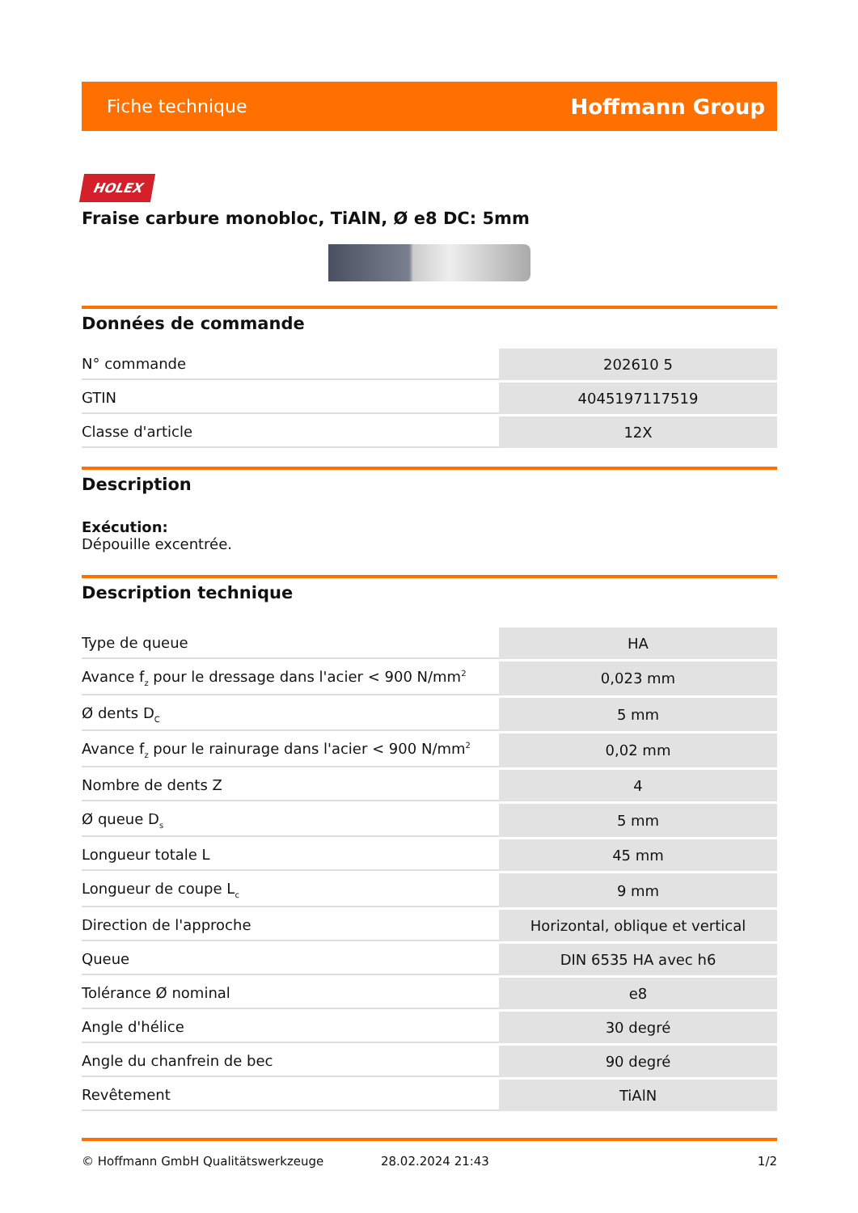Fiche technique Hoffmann Group
HOLEX
Fraise carbure monobloc, TiAlN, Ø e8 DC: 5mm
Données de commande
| N° commande | 202610 5 |
| GTIN | 4045197117519 |
| Classe d'article | 12X |
Description
Exécution:
Dépouille excentrée.
Description technique
| Type de queue | HA |
| Avance f<sub>z</sub> pour le dressage dans l'acier < 900 N/mm<sup>2</sup> | 0,023 mm |
| Ø dents D<sub>C</sub> | 5 mm |
| Avance f<sub>z</sub> pour le rainurage dans l'acier < 900 N/mm<sup>2</sup> | 0,02 mm |
| Nombre de dents Z | 4 |
| Ø queue D<sub>s</sub> | 5 mm |
| Longueur totale L | 45 mm |
| Longueur de coupe L<sub>c</sub> | 9 mm |
| Direction de l'approche | Horizontal, oblique et vertical |
| Queue | DIN 6535 HA avec h6 |
| Tolérance Ø nominal | e8 |
| Angle d'hélice | 30 degré |
| Angle du chanfrein de bec | 90 degré |
| Revêtement | TiAlN |
© Hoffmann GmbH Qualitätswerkzeuge 28.02.2024 21:43 1/2